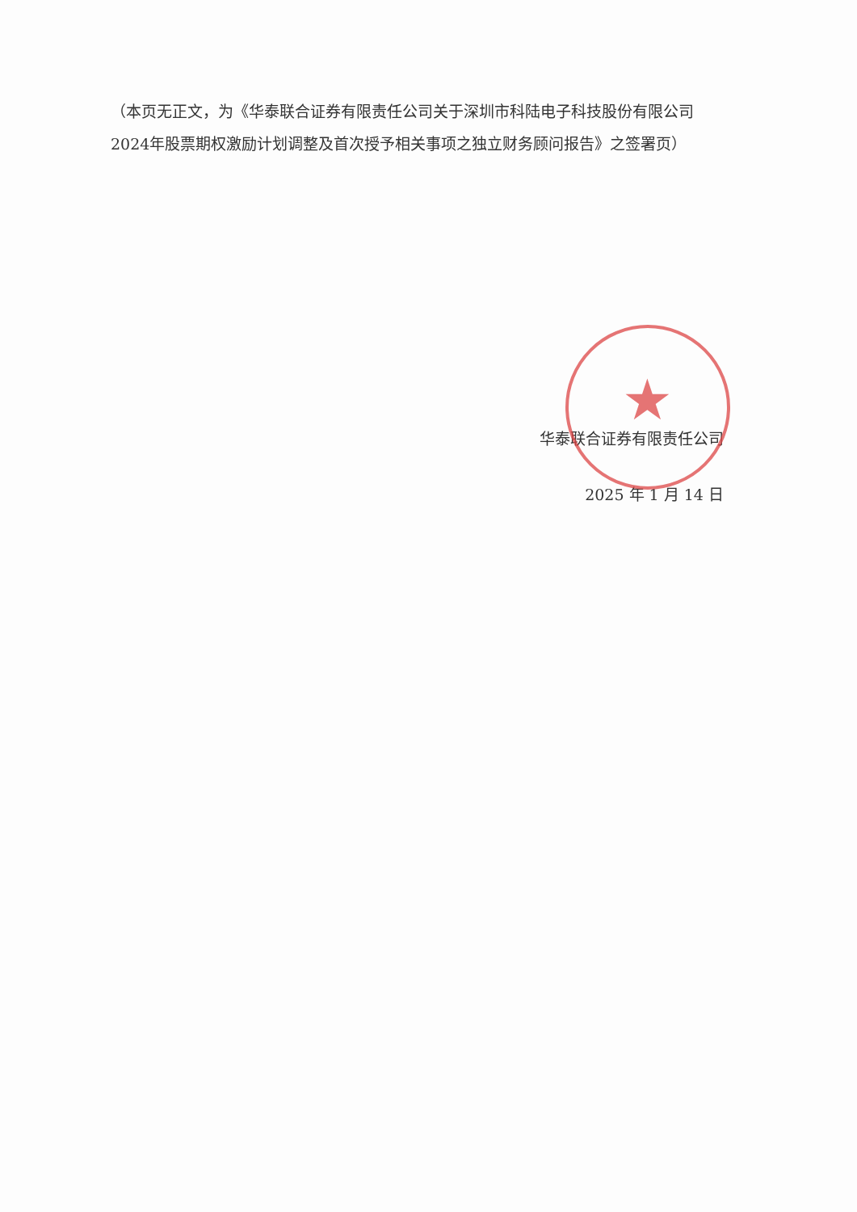★
（本页无正文，为《华泰联合证券有限责任公司关于深圳市科陆电子科技股份有限公司2024年股票期权激励计划调整及首次授予相关事项之独立财务顾问报告》之签署页）
华泰联合证券有限责任公司
2025 年 1 月 14 日